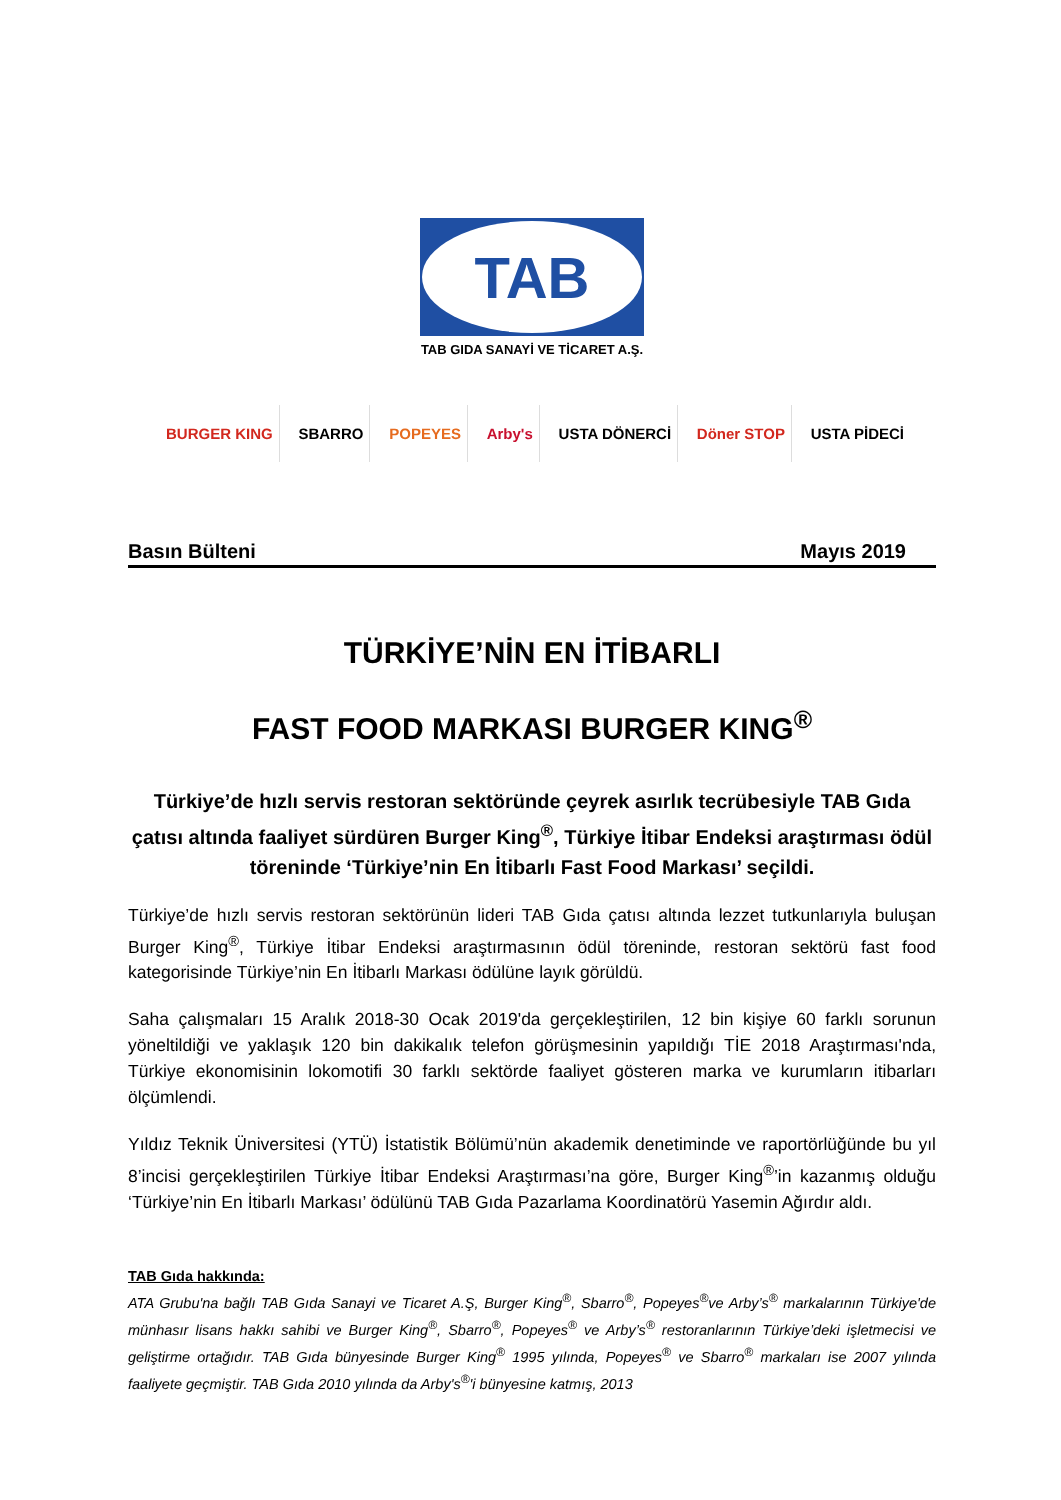TAB
TAB GIDA SANAYİ VE TİCARET A.Ş.
BURGER KING SBARRO POPEYES Arby's USTA DÖNERCİ Döner STOP USTA PİDECİ
Basın Bülteni Mayıs 2019
TÜRKİYE’NİN EN İTİBARLI
FAST FOOD MARKASI BURGER KING<sup>®</sup>
Türkiye’de hızlı servis restoran sektöründe çeyrek asırlık tecrübesiyle TAB Gıda çatısı altında faaliyet sürdüren Burger King<sup>®</sup>, Türkiye İtibar Endeksi araştırması ödül töreninde ‘Türkiye’nin En İtibarlı Fast Food Markası’ seçildi.
Türkiye’de hızlı servis restoran sektörünün lideri TAB Gıda çatısı altında lezzet tutkunlarıyla buluşan Burger King<sup>®</sup>, Türkiye İtibar Endeksi araştırmasının ödül töreninde, restoran sektörü fast food kategorisinde Türkiye’nin En İtibarlı Markası ödülüne layık görüldü.
Saha çalışmaları 15 Aralık 2018-30 Ocak 2019'da gerçekleştirilen, 12 bin kişiye 60 farklı sorunun yöneltildiği ve yaklaşık 120 bin dakikalık telefon görüşmesinin yapıldığı TİE 2018 Araştırması'nda, Türkiye ekonomisinin lokomotifi 30 farklı sektörde faaliyet gösteren marka ve kurumların itibarları ölçümlendi.
Yıldız Teknik Üniversitesi (YTÜ) İstatistik Bölümü’nün akademik denetiminde ve raportörlüğünde bu yıl 8’incisi gerçekleştirilen Türkiye İtibar Endeksi Araştırması’na göre, Burger King<sup>®</sup>’in kazanmış olduğu ‘Türkiye’nin En İtibarlı Markası’ ödülünü TAB Gıda Pazarlama Koordinatörü Yasemin Ağırdır aldı.
TAB Gıda hakkında:
ATA Grubu'na bağlı TAB Gıda Sanayi ve Ticaret A.Ş, Burger King<sup>®</sup>, Sbarro<sup>®</sup>, Popeyes<sup>®</sup>ve Arby’s<sup>®</sup> markalarının Türkiye'de münhasır lisans hakkı sahibi ve Burger King<sup>®</sup>, Sbarro<sup>®</sup>, Popeyes<sup>®</sup> ve Arby’s<sup>®</sup> restoranlarının Türkiye’deki işletmecisi ve geliştirme ortağıdır. TAB Gıda bünyesinde Burger King<sup>®</sup> 1995 yılında, Popeyes<sup>®</sup> ve Sbarro<sup>®</sup> markaları ise 2007 yılında faaliyete geçmiştir. TAB Gıda 2010 yılında da Arby's<sup>®</sup>'i bünyesine katmış, 2013